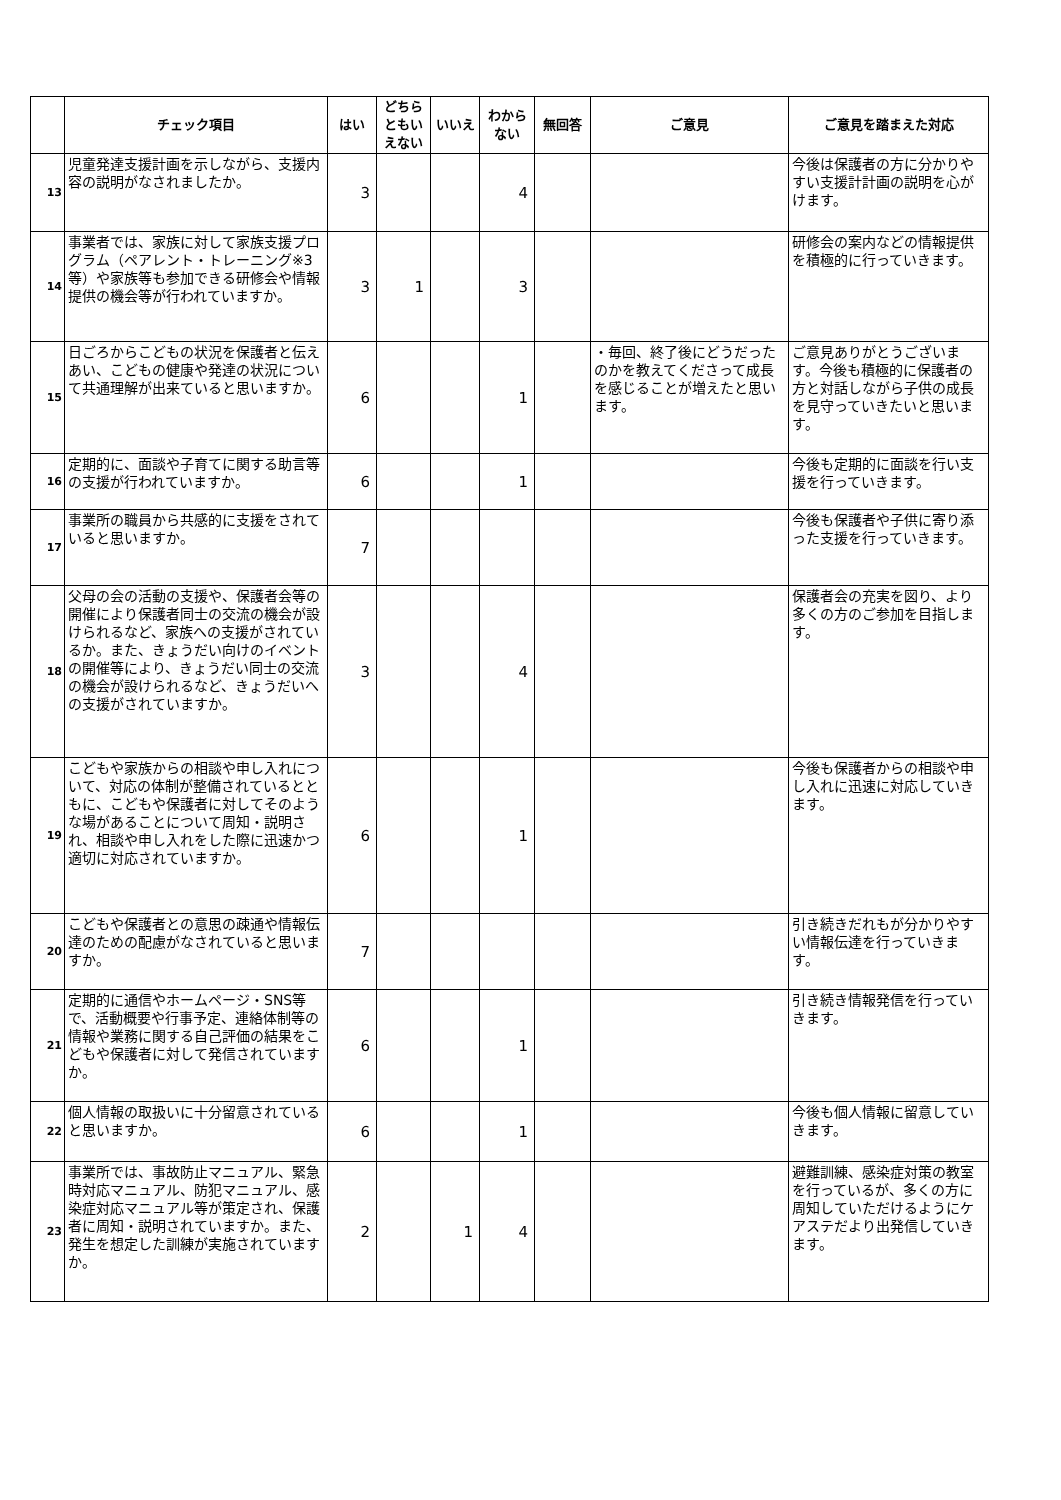| | チェック項目 | はい | どちらともいえない | いいえ | わからない | 無回答 | ご意見 | ご意見を踏まえた対応 |
| --- | --- | --- | --- | --- | --- | --- | --- | --- |
| 13 | 児童発達支援計画を示しながら、支援内容の説明がなされましたか。 | 3 | | | 4 | | | 今後は保護者の方に分かりやすい支援計計画の説明を心がけます。 |
| 14 | 事業者では、家族に対して家族支援プログラム（ペアレント・トレーニング※3等）や家族等も参加できる研修会や情報提供の機会等が行われていますか。 | 3 | 1 | | 3 | | | 研修会の案内などの情報提供を積極的に行っていきます。 |
| 15 | 日ごろからこどもの状況を保護者と伝えあい、こどもの健康や発達の状況について共通理解が出来ていると思いますか。 | 6 | | | 1 | | ・毎回、終了後にどうだったのかを教えてくださって成長を感じることが増えたと思います。 | ご意見ありがとうございます。今後も積極的に保護者の方と対話しながら子供の成長を見守っていきたいと思います。 |
| 16 | 定期的に、面談や子育てに関する助言等の支援が行われていますか。 | 6 | | | 1 | | | 今後も定期的に面談を行い支援を行っていきます。 |
| 17 | 事業所の職員から共感的に支援をされていると思いますか。 | 7 | | | | | | 今後も保護者や子供に寄り添った支援を行っていきます。 |
| 18 | 父母の会の活動の支援や、保護者会等の開催により保護者同士の交流の機会が設けられるなど、家族への支援がされているか。また、きょうだい向けのイベントの開催等により、きょうだい同士の交流の機会が設けられるなど、きょうだいへの支援がされていますか。 | 3 | | | 4 | | | 保護者会の充実を図り、より多くの方のご参加を目指します。 |
| 19 | こどもや家族からの相談や申し入れについて、対応の体制が整備されているとともに、こどもや保護者に対してそのような場があることについて周知・説明され、相談や申し入れをした際に迅速かつ適切に対応されていますか。 | 6 | | | 1 | | | 今後も保護者からの相談や申し入れに迅速に対応していきます。 |
| 20 | こどもや保護者との意思の疎通や情報伝達のための配慮がなされていると思いますか。 | 7 | | | | | | 引き続きだれもが分かりやすい情報伝達を行っていきます。 |
| 21 | 定期的に通信やホームページ・SNS等で、活動概要や行事予定、連絡体制等の情報や業務に関する自己評価の結果をこどもや保護者に対して発信されていますか。 | 6 | | | 1 | | | 引き続き情報発信を行っていきます。 |
| 22 | 個人情報の取扱いに十分留意されていると思いますか。 | 6 | | | 1 | | | 今後も個人情報に留意していきます。 |
| 23 | 事業所では、事故防止マニュアル、緊急時対応マニュアル、防犯マニュアル、感染症対応マニュアル等が策定され、保護者に周知・説明されていますか。また、発生を想定した訓練が実施されていますか。 | 2 | | 1 | 4 | | | 避難訓練、感染症対策の教室を行っているが、多くの方に周知していただけるようにケアステだより出発信していきます。 |